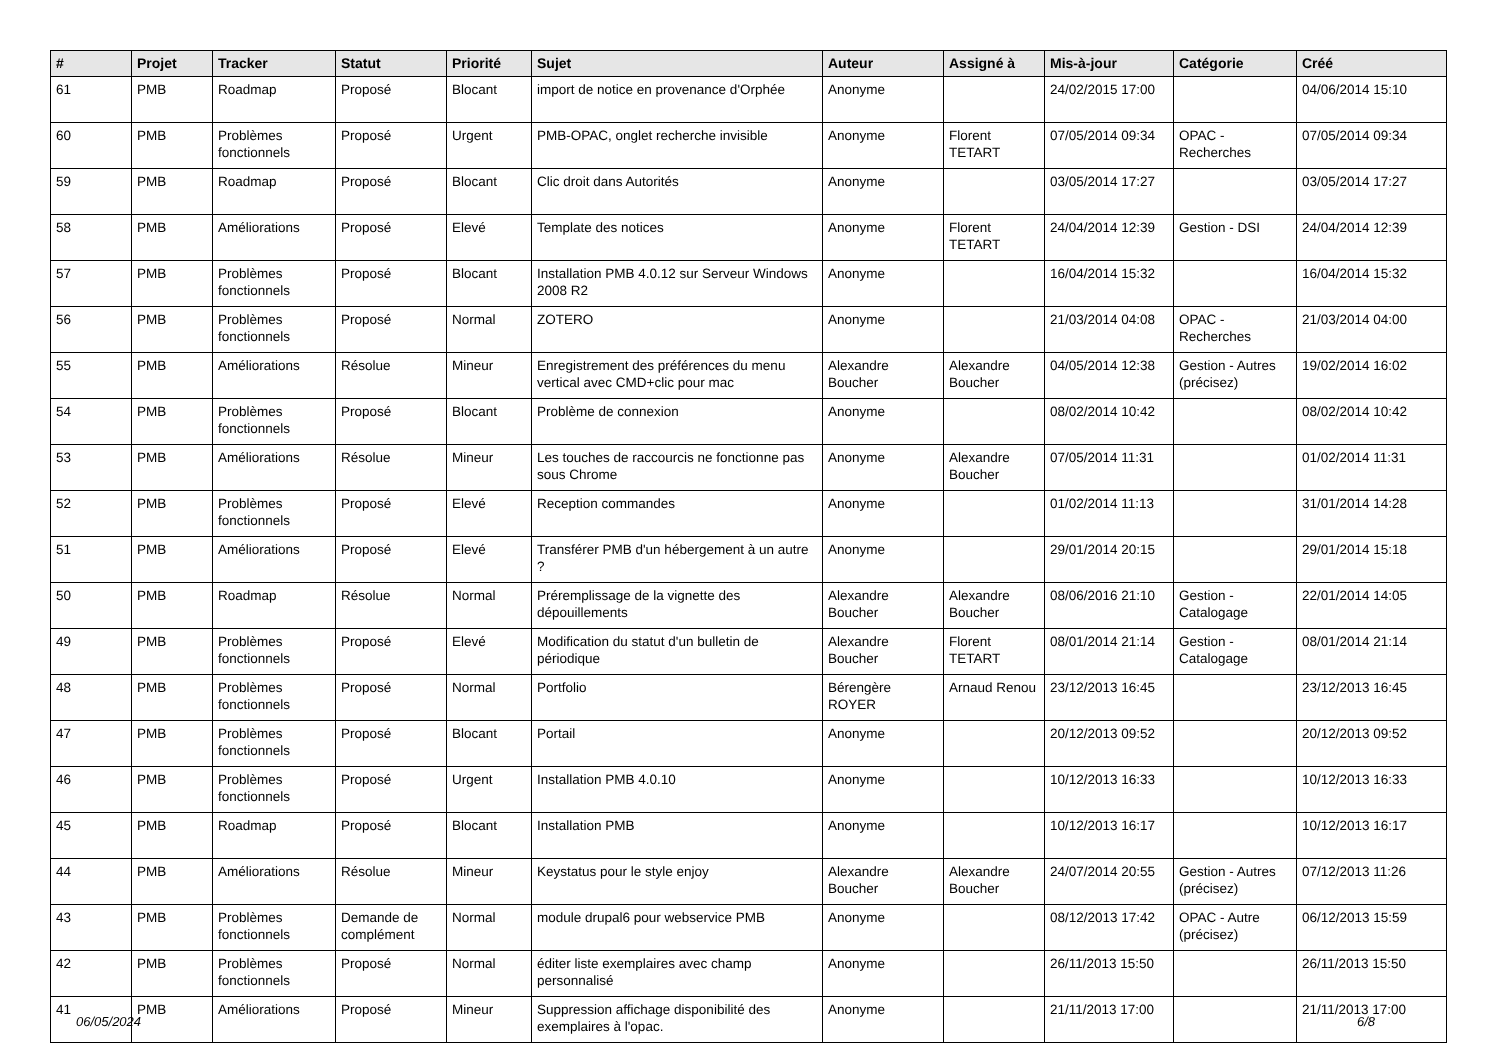| # | Projet | Tracker | Statut | Priorité | Sujet | Auteur | Assigné à | Mis-à-jour | Catégorie | Créé |
| --- | --- | --- | --- | --- | --- | --- | --- | --- | --- | --- |
| 61 | PMB | Roadmap | Proposé | Blocant | import de notice en provenance d'Orphée | Anonyme | | 24/02/2015 17:00 | | 04/06/2014 15:10 |
| 60 | PMB | Problèmes fonctionnels | Proposé | Urgent | PMB-OPAC, onglet recherche invisible | Anonyme | Florent TETART | 07/05/2014 09:34 | OPAC - Recherches | 07/05/2014 09:34 |
| 59 | PMB | Roadmap | Proposé | Blocant | Clic droit dans Autorités | Anonyme | | 03/05/2014 17:27 | | 03/05/2014 17:27 |
| 58 | PMB | Améliorations | Proposé | Elevé | Template des notices | Anonyme | Florent TETART | 24/04/2014 12:39 | Gestion - DSI | 24/04/2014 12:39 |
| 57 | PMB | Problèmes fonctionnels | Proposé | Blocant | Installation PMB 4.0.12 sur Serveur Windows 2008 R2 | Anonyme | | 16/04/2014 15:32 | | 16/04/2014 15:32 |
| 56 | PMB | Problèmes fonctionnels | Proposé | Normal | ZOTERO | Anonyme | | 21/03/2014 04:08 | OPAC - Recherches | 21/03/2014 04:00 |
| 55 | PMB | Améliorations | Résolue | Mineur | Enregistrement des préférences du menu vertical avec CMD+clic pour mac | Alexandre Boucher | Alexandre Boucher | 04/05/2014 12:38 | Gestion - Autres (précisez) | 19/02/2014 16:02 |
| 54 | PMB | Problèmes fonctionnels | Proposé | Blocant | Problème de connexion | Anonyme | | 08/02/2014 10:42 | | 08/02/2014 10:42 |
| 53 | PMB | Améliorations | Résolue | Mineur | Les touches de raccourcis ne fonctionne pas sous Chrome | Anonyme | Alexandre Boucher | 07/05/2014 11:31 | | 01/02/2014 11:31 |
| 52 | PMB | Problèmes fonctionnels | Proposé | Elevé | Reception commandes | Anonyme | | 01/02/2014 11:13 | | 31/01/2014 14:28 |
| 51 | PMB | Améliorations | Proposé | Elevé | Transférer PMB d'un hébergement à un autre ? | Anonyme | | 29/01/2014 20:15 | | 29/01/2014 15:18 |
| 50 | PMB | Roadmap | Résolue | Normal | Préremplissage de la vignette des dépouillements | Alexandre Boucher | Alexandre Boucher | 08/06/2016 21:10 | Gestion - Catalogage | 22/01/2014 14:05 |
| 49 | PMB | Problèmes fonctionnels | Proposé | Elevé | Modification du statut d'un bulletin de périodique | Alexandre Boucher | Florent TETART | 08/01/2014 21:14 | Gestion - Catalogage | 08/01/2014 21:14 |
| 48 | PMB | Problèmes fonctionnels | Proposé | Normal | Portfolio | Bérengère ROYER | Arnaud Renou | 23/12/2013 16:45 | | 23/12/2013 16:45 |
| 47 | PMB | Problèmes fonctionnels | Proposé | Blocant | Portail | Anonyme | | 20/12/2013 09:52 | | 20/12/2013 09:52 |
| 46 | PMB | Problèmes fonctionnels | Proposé | Urgent | Installation PMB 4.0.10 | Anonyme | | 10/12/2013 16:33 | | 10/12/2013 16:33 |
| 45 | PMB | Roadmap | Proposé | Blocant | Installation PMB | Anonyme | | 10/12/2013 16:17 | | 10/12/2013 16:17 |
| 44 | PMB | Améliorations | Résolue | Mineur | Keystatus pour le style enjoy | Alexandre Boucher | Alexandre Boucher | 24/07/2014 20:55 | Gestion - Autres (précisez) | 07/12/2013 11:26 |
| 43 | PMB | Problèmes fonctionnels | Demande de complément | Normal | module drupal6 pour webservice PMB | Anonyme | | 08/12/2013 17:42 | OPAC - Autre (précisez) | 06/12/2013 15:59 |
| 42 | PMB | Problèmes fonctionnels | Proposé | Normal | éditer liste exemplaires avec champ personnalisé | Anonyme | | 26/11/2013 15:50 | | 26/11/2013 15:50 |
| 41 | PMB | Améliorations | Proposé | Mineur | Suppression affichage disponibilité des exemplaires à l'opac. | Anonyme | | 21/11/2013 17:00 | | 21/11/2013 17:00 |
06/05/2024 6/8